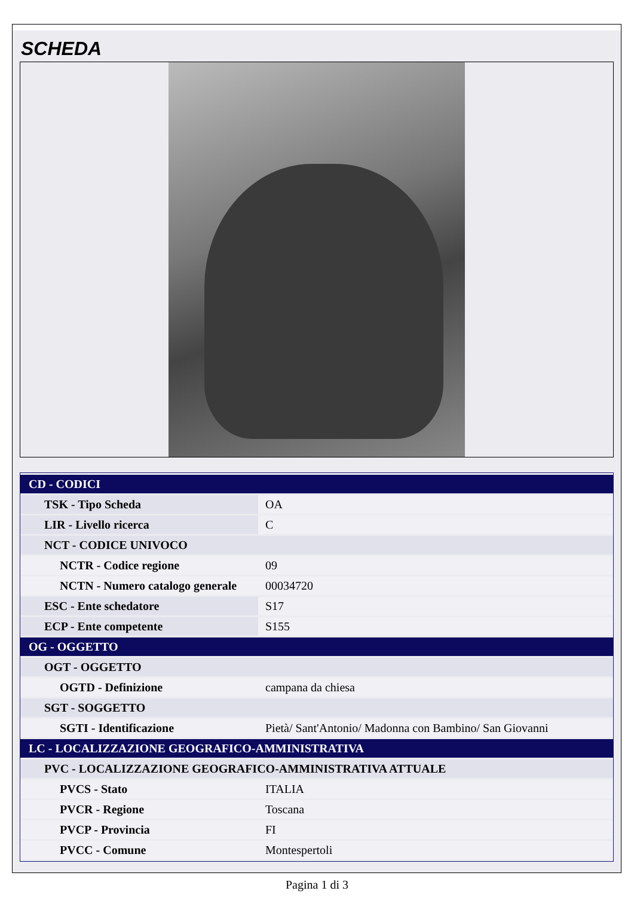SCHEDA
| CD - CODICI | |
| TSK - Tipo Scheda | OA |
| LIR - Livello ricerca | C |
| NCT - CODICE UNIVOCO | |
| NCTR - Codice regione | 09 |
| NCTN - Numero catalogo generale | 00034720 |
| ESC - Ente schedatore | S17 |
| ECP - Ente competente | S155 |
| OG - OGGETTO | |
| OGT - OGGETTO | |
| OGTD - Definizione | campana da chiesa |
| SGT - SOGGETTO | |
| SGTI - Identificazione | Pietà/ Sant'Antonio/ Madonna con Bambino/ San Giovanni |
| LC - LOCALIZZAZIONE GEOGRAFICO-AMMINISTRATIVA | |
| PVC - LOCALIZZAZIONE GEOGRAFICO-AMMINISTRATIVA ATTUALE | |
| PVCS - Stato | ITALIA |
| PVCR - Regione | Toscana |
| PVCP - Provincia | FI |
| PVCC - Comune | Montespertoli |
Pagina 1 di 3